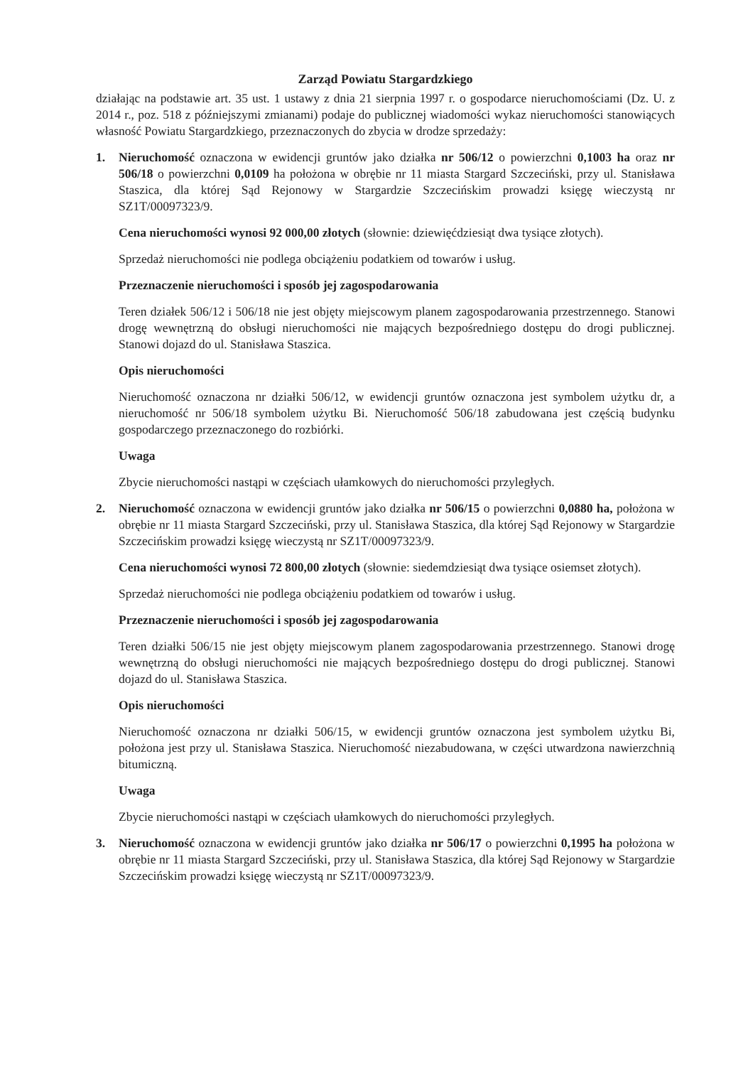Zarząd Powiatu Stargardzkiego
działając na podstawie art. 35 ust. 1 ustawy z dnia 21 sierpnia 1997 r. o gospodarce nieruchomościami (Dz. U. z 2014 r., poz. 518 z późniejszymi zmianami) podaje do publicznej wiadomości wykaz nieruchomości stanowiących własność Powiatu Stargardzkiego, przeznaczonych do zbycia w drodze sprzedaży:
1. Nieruchomość oznaczona w ewidencji gruntów jako działka nr 506/12 o powierzchni 0,1003 ha oraz nr 506/18 o powierzchni 0,0109 ha położona w obrębie nr 11 miasta Stargard Szczeciński, przy ul. Stanisława Staszica, dla której Sąd Rejonowy w Stargardzie Szczecińskim prowadzi księgę wieczystą nr SZ1T/00097323/9.
Cena nieruchomości wynosi 92 000,00 złotych (słownie: dziewięćdziesiąt dwa tysiące złotych).
Sprzedaż nieruchomości nie podlega obciążeniu podatkiem od towarów i usług.
Przeznaczenie nieruchomości i sposób jej zagospodarowania
Teren działek 506/12 i 506/18 nie jest objęty miejscowym planem zagospodarowania przestrzennego. Stanowi drogę wewnętrzną do obsługi nieruchomości nie mających bezpośredniego dostępu do drogi publicznej. Stanowi dojazd do ul. Stanisława Staszica.
Opis nieruchomości
Nieruchomość oznaczona nr działki 506/12, w ewidencji gruntów oznaczona jest symbolem użytku dr, a nieruchomość nr 506/18 symbolem użytku Bi. Nieruchomość 506/18 zabudowana jest częścią budynku gospodarczego przeznaczonego do rozbiórki.
Uwaga
Zbycie nieruchomości nastąpi w częściach ułamkowych do nieruchomości przyległych.
2. Nieruchomość oznaczona w ewidencji gruntów jako działka nr 506/15 o powierzchni 0,0880 ha, położona w obrębie nr 11 miasta Stargard Szczeciński, przy ul. Stanisława Staszica, dla której Sąd Rejonowy w Stargardzie Szczecińskim prowadzi księgę wieczystą nr SZ1T/00097323/9.
Cena nieruchomości wynosi 72 800,00 złotych (słownie: siedemdziesiąt dwa tysiące osiemset złotych).
Sprzedaż nieruchomości nie podlega obciążeniu podatkiem od towarów i usług.
Przeznaczenie nieruchomości i sposób jej zagospodarowania
Teren działki 506/15 nie jest objęty miejscowym planem zagospodarowania przestrzennego. Stanowi drogę wewnętrzną do obsługi nieruchomości nie mających bezpośredniego dostępu do drogi publicznej. Stanowi dojazd do ul. Stanisława Staszica.
Opis nieruchomości
Nieruchomość oznaczona nr działki 506/15, w ewidencji gruntów oznaczona jest symbolem użytku Bi, położona jest przy ul. Stanisława Staszica. Nieruchomość niezabudowana, w części utwardzona nawierzchnią bitumiczną.
Uwaga
Zbycie nieruchomości nastąpi w częściach ułamkowych do nieruchomości przyległych.
3. Nieruchomość oznaczona w ewidencji gruntów jako działka nr 506/17 o powierzchni 0,1995 ha położona w obrębie nr 11 miasta Stargard Szczeciński, przy ul. Stanisława Staszica, dla której Sąd Rejonowy w Stargardzie Szczecińskim prowadzi księgę wieczystą nr SZ1T/00097323/9.